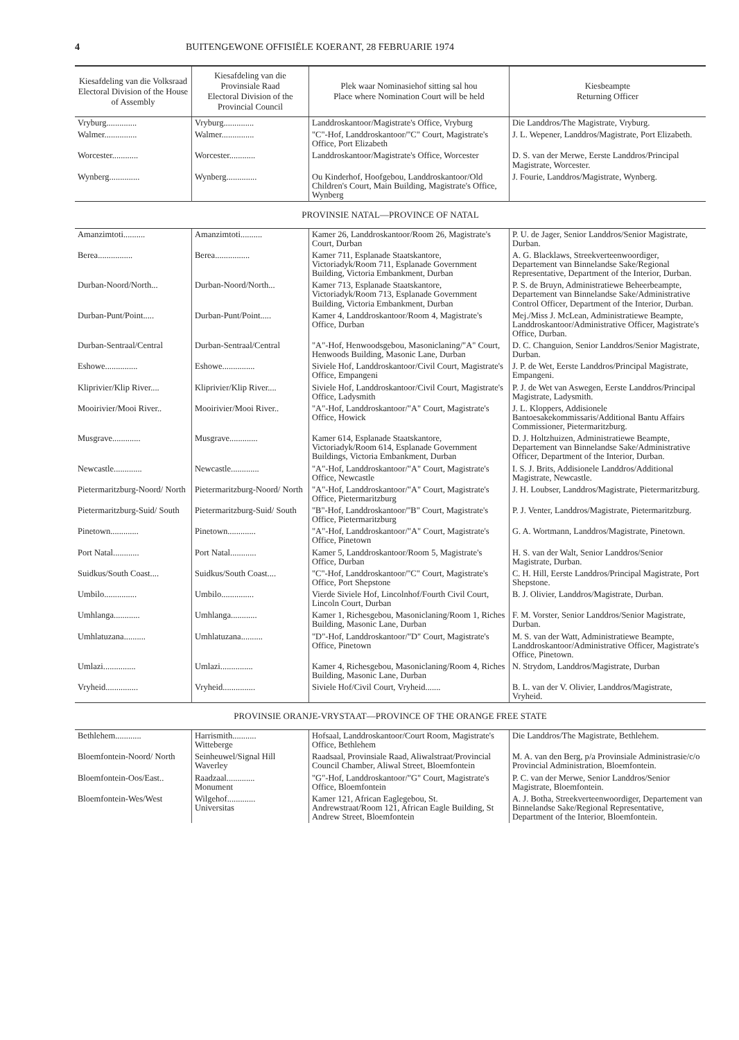4 BUITENGEWONE OFFISIËLE KOERANT, 28 FEBRUARIE 1974
| Kiesafdeling van die Volksraad Electoral Division of the House of Assembly | Kiesafdeling van die Provinsiale Raad Electoral Division of the Provincial Council | Plek waar Nominasiehof sitting sal hou Place where Nomination Court will be held | Kiesbeampte Returning Officer |
| --- | --- | --- | --- |
| Vryburg.............. | Vryburg.............. | Landdroskantoor/Magistrate's Office, Vryburg | Die Landdros/The Magistrate, Vryburg. |
| Walmer............... | Walmer............... | "C"-Hof, Landdroskantoor/"C" Court, Magistrate's Office, Port Elizabeth | J. L. Wepener, Landdros/Magistrate, Port Elizabeth. |
| Worcester............ | Worcester............ | Landdroskantoor/Magistrate's Office, Worcester | D. S. van der Merwe, Eerste Landdros/Principal Magistrate, Worcester. |
| Wynberg.............. | Wynberg.............. | Ou Kinderhof, Hoofgebou, Landdroskantoor/Old Children's Court, Main Building, Magistrate's Office, Wynberg | J. Fourie, Landdros/Magistrate, Wynberg. |
| PROVINSIE NATAL—PROVINCE OF NATAL | | | |
| Amanzimtoti.......... | Amanzimtoti.......... | Kamer 26, Landdroskantoor/Room 26, Magistrate's Court, Durban | P. U. de Jager, Senior Landdros/Senior Magistrate, Durban. |
| Berea................ | Berea................ | Kamer 711, Esplanade Staatskantore, Victoriadyk/Room 711, Esplanade Government Building, Victoria Embankment, Durban | A. G. Blacklaws, Streekverteenwoordiger, Departement van Binnelandse Sake/Regional Representative, Department of the Interior, Durban. |
| Durban-Noord/North... | Durban-Noord/North... | Kamer 713, Esplanade Staatskantore, Victoriadyk/Room 713, Esplanade Government Building, Victoria Embankment, Durban | P. S. de Bruyn, Administratiewe Beheerbeampte, Departement van Binnelandse Sake/Administrative Control Officer, Department of the Interior, Durban. |
| Durban-Punt/Point..... | Durban-Punt/Point..... | Kamer 4, Landdroskantoor/Room 4, Magistrate's Office, Durban | Mej./Miss J. McLean, Administratiewe Beampte, Landdroskantoor/Administrative Officer, Magistrate's Office, Durban. |
| Durban-Sentraal/Central | Durban-Sentraal/Central | "A"-Hof, Henwoodsgebou, Masoniclaning/"A" Court, Henwoods Building, Masonic Lane, Durban | D. C. Changuion, Senior Landdros/Senior Magistrate, Durban. |
| Eshowe............... | Eshowe............... | Siviele Hof, Landdroskantoor/Civil Court, Magistrate's Office, Empangeni | J. P. de Wet, Eerste Landdros/Principal Magistrate, Empangeni. |
| Kliprivier/Klip River.... | Kliprivier/Klip River.... | Siviele Hof, Landdroskantoor/Civil Court, Magistrate's Office, Ladysmith | P. J. de Wet van Aswegen, Eerste Landdros/Principal Magistrate, Ladysmith. |
| Mooirivier/Mooi River.. | Mooirivier/Mooi River.. | "A"-Hof, Landdroskantoor/"A" Court, Magistrate's Office, Howick | J. L. Kloppers, Addisionele Bantoesakekommissaris/Additional Bantu Affairs Commissioner, Pietermaritzburg. |
| Musgrave............. | Musgrave............. | Kamer 614, Esplanade Staatskantore, Victoriadyk/Room 614, Esplanade Government Buildings, Victoria Embankment, Durban | D. J. Holtzhuizen, Administratiewe Beampte, Departement van Binnelandse Sake/Administrative Officer, Department of the Interior, Durban. |
| Newcastle............. | Newcastle............. | "A"-Hof, Landdroskantoor/"A" Court, Magistrate's Office, Newcastle | I. S. J. Brits, Addisionele Landdros/Additional Magistrate, Newcastle. |
| Pietermaritzburg-Noord/ North | Pietermaritzburg-Noord/ North | "A"-Hof, Landdroskantoor/"A" Court, Magistrate's Office, Pietermaritzburg | J. H. Loubser, Landdros/Magistrate, Pietermaritzburg. |
| Pietermaritzburg-Suid/ South | Pietermaritzburg-Suid/ South | "B"-Hof, Landdroskantoor/"B" Court, Magistrate's Office, Pietermaritzburg | P. J. Venter, Landdros/Magistrate, Pietermaritzburg. |
| Pinetown............. | Pinetown............. | "A"-Hof, Landdroskantoor/"A" Court, Magistrate's Office, Pinetown | G. A. Wortmann, Landdros/Magistrate, Pinetown. |
| Port Natal............ | Port Natal............ | Kamer 5, Landdroskantoor/Room 5, Magistrate's Office, Durban | H. S. van der Walt, Senior Landdros/Senior Magistrate, Durban. |
| Suidkus/South Coast.... | Suidkus/South Coast.... | "C"-Hof, Landdroskantoor/"C" Court, Magistrate's Office, Port Shepstone | C. H. Hill, Eerste Landdros/Principal Magistrate, Port Shepstone. |
| Umbilo............... | Umbilo............... | Vierde Siviele Hof, Lincolnhof/Fourth Civil Court, Lincoln Court, Durban | B. J. Olivier, Landdros/Magistrate, Durban. |
| Umhlanga............ | Umhlanga............ | Kamer 1, Richesgebou, Masoniclaning/Room 1, Riches Building, Masonic Lane, Durban | F. M. Vorster, Senior Landdros/Senior Magistrate, Durban. |
| Umhlatuzana.......... | Umhlatuzana.......... | "D"-Hof, Landdroskantoor/"D" Court, Magistrate's Office, Pinetown | M. S. van der Watt, Administratiewe Beampte, Landdroskantoor/Administrative Officer, Magistrate's Office, Pinetown. |
| Umlazi............... | Umlazi............... | Kamer 4, Richesgebou, Masoniclaning/Room 4, Riches Building, Masonic Lane, Durban | N. Strydom, Landdros/Magistrate, Durban |
| Vryheid............... | Vryheid............... | Siviele Hof/Civil Court, Vryheid....... | B. L. van der V. Olivier, Landdros/Magistrate, Vryheid. |
| PROVINSIE ORANJE-VRYSTAAT—PROVINCE OF THE ORANGE FREE STATE | | | |
| Bethlehem............ | Harrismith........... Witteberge | Hofsaal, Landdroskantoor/Court Room, Magistrate's Office, Bethlehem | Die Landdros/The Magistrate, Bethlehem. |
| Bloemfontein-Noord/ North | Seinheuwel/Signal Hill Waverley | Raadsaal, Provinsiale Raad, Aliwalstraat/Provincial Council Chamber, Aliwal Street, Bloemfontein | M. A. van den Berg, p/a Provinsiale Administrasie/c/o Provincial Administration, Bloemfontein. |
| Bloemfontein-Oos/East.. | Raadzaal............. Monument | "G"-Hof, Landdroskantoor/"G" Court, Magistrate's Office, Bloemfontein | P. C. van der Merwe, Senior Landdros/Senior Magistrate, Bloemfontein. |
| Bloemfontein-Wes/West | Wilgehof............. Universitas | Kamer 121, African Eaglegebou, St. Andrewstraat/Room 121, African Eagle Building, St Andrew Street, Bloemfontein | A. J. Botha, Streekverteenwoordiger, Departement van Binnelandse Sake/Regional Representative, Department of the Interior, Bloemfontein. |